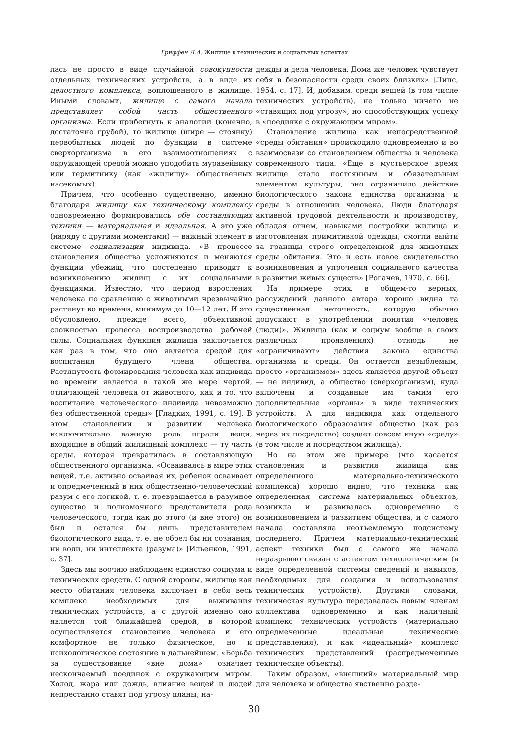Гриффен Л.А. Жилище в технических и социальных аспектах
лась не просто в виде случайной совокупности отдельных технических устройств, а в виде их целостного комплекса, воплощенного в жилище. Иными словами, жилище с самого начала представляет собой часть общественного организма. Если прибегнуть к аналогии (конечно, достаточно грубой), то жилище (шире — стоянку) первобытных людей по функции в системе сверхорганизма в его взаимоотношениях с окружающей средой можно уподобить муравейнику или термитнику (как «жилищу» общественных насекомых).
Причем, что особенно существенно, именно благодаря жилищу как техническому комплексу одновременно формировались обе составляющих техники — материальная и идеальная. А это уже (наряду с другими моментами) — важный элемент в системе социализации индивида. «В процессе становления общества усложняются и меняются функции убежищ, что постепенно приводит к возникновению жилищ с их социальными функциями. Известно, что период взросления человека по сравнению с животными чрезвычайно растянут во времени, минимум до 10—12 лет. И это обусловлено, прежде всего, объективной сложностью процесса воспроизводства рабочей силы. Социальная функция жилища заключается как раз в том, что оно является средой для воспитания будущего члена общества. Растянутость формирования человека как индивида во времени является в такой же мере чертой, отличающей человека от животного, как и то, что воспитание человеческого индивида невозможно без общественной среды» [Гладких, 1991, с. 19]. В этом становлении и развитии человека исключительно важную роль играли вещи, входящие в общий жилищный комплекс — ту часть среды, которая превратилась в составляющую общественного организма. «Осваиваясь в мире этих вещей, т.е. активно осваивая их, ребенок осваивает и опредмеченный в них общественно-человеческий разум с его логикой, т. е. превращается в разумное существо и полномочного представителя рода человеческого, тогда как до этого (и вне этого) он был и остался бы лишь представителем биологического вида, т. е. не обрел бы ни сознания, ни воли, ни интеллекта (разума)» [Ильенков, 1991, с. 37].
Здесь мы воочию наблюдаем единство социума и технических средств. С одной стороны, жилище как место обитания человека включает в себя весь комплекс необходимых для выживания технических устройств, а с другой именно оно является той ближайшей средой, в которой осуществляется становление человека и его комфортное не только физическое, но и психологическое состояние в дальнейшем. «Борьба за существование «вне дома» означает нескончаемый поединок с окружающим миром. Холод, жара или дождь, влияние вещей и людей непрестанно ставят под угрозу планы, на-
дежды и дела человека. Дома же человек чувствует себя в безопасности среди своих близких» [Липс, 1954, с. 17]. И, добавим, среди вещей (в том числе технических устройств), не только ничего не «ставящих под угрозу», но способствующих успеху в «поединке с окружающим миром».
Становление жилища как непосредственной «среды обитания» происходило одновременно и во взаимосвязи со становлением общества и человека современного типа. «Еще в мустьерское время жилище стало постоянным и обязательным элементом культуры, оно ограничило действие биологического закона единства организма и среды в отношении человека. Люди благодаря активной трудовой деятельности и производству, обладая огнем, навыками постройки жилища и изготовления примитивной одежды, смогли выйти за границы строго определенной для животных среды обитания. Это и есть новое свидетельство возникновения и упрочения социального качества в развитии живых существ» [Рогачев, 1970, с. 66].
На примере этих, в общем-то верных, рассуждений данного автора хорошо видна та существенная неточность, которую обычно допускают в употреблении понятия «человек (люди)». Жилища (как и социум вообще в своих различных проявлениях) отнюдь не «ограничивают» действия закона единства организма и среды. Он остается незыблемым, просто «организмом» здесь является другой объект — не индивид, а общество (сверхорганизм), куда включены и созданные им самим его дополнительные «органы» в виде технических устройств. А для индивида как отдельного биологического образования общество (как раз через их посредство) создает совсем иную «среду» (в том числе и посредством жилища).
Но на этом же примере (что касается становления и развития жилища как определенного материально-технического комплекса) хорошо видно, что техника как определенная система материальных объектов, возникла и развивалась одновременно с возникновением и развитием общества, и с самого начала составляла неотъемлемую подсистему последнего. Причем материально-технический аспект техники был с самого же начала неразрывно связан с аспектом технологическим (в виде определенной системы сведений и навыков, необходимых для создания и использования технических устройств). Другими словами, техническая культура передавалась новым членам коллектива одновременно и как наличный комплекс технических устройств (материально опредмеченные идеальные технические представления), и как «идеальный» комплекс технических представлений (распредмеченные технические объекты).
Таким образом, «внешний» материальный мир для человека и общества явственно разде-
30